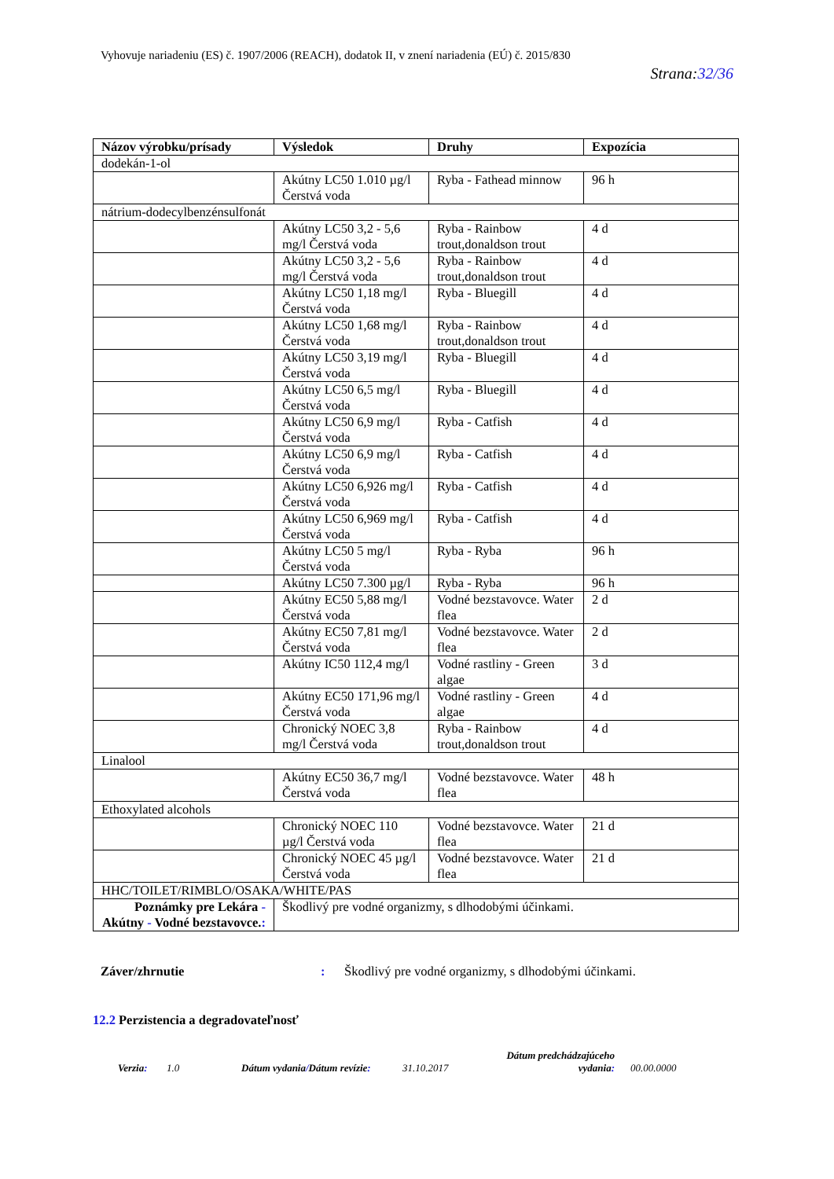Vyhovuje nariadeniu (ES) č. 1907/2006 (REACH), dodatok II, v znení nariadenia (EÚ) č. 2015/830
Strana:32/36
| Názov výrobku/prísady | Výsledok | Druhy | Expozícia |
| --- | --- | --- | --- |
| dodekán-1-ol | | | |
| | Akútny LC50 1.010 µg/l Čerstvá voda | Ryba - Fathead minnow | 96 h |
| nátrium-dodecylbenzénsulfonát | | | |
| | Akútny LC50 3,2 - 5,6 mg/l Čerstvá voda | Ryba - Rainbow trout,donaldson trout | 4 d |
| | Akútny LC50 3,2 - 5,6 mg/l Čerstvá voda | Ryba - Rainbow trout,donaldson trout | 4 d |
| | Akútny LC50 1,18 mg/l Čerstvá voda | Ryba - Bluegill | 4 d |
| | Akútny LC50 1,68 mg/l Čerstvá voda | Ryba - Rainbow trout,donaldson trout | 4 d |
| | Akútny LC50 3,19 mg/l Čerstvá voda | Ryba - Bluegill | 4 d |
| | Akútny LC50 6,5 mg/l Čerstvá voda | Ryba - Bluegill | 4 d |
| | Akútny LC50 6,9 mg/l Čerstvá voda | Ryba - Catfish | 4 d |
| | Akútny LC50 6,9 mg/l Čerstvá voda | Ryba - Catfish | 4 d |
| | Akútny LC50 6,926 mg/l Čerstvá voda | Ryba - Catfish | 4 d |
| | Akútny LC50 6,969 mg/l Čerstvá voda | Ryba - Catfish | 4 d |
| | Akútny LC50 5 mg/l Čerstvá voda | Ryba - Ryba | 96 h |
| | Akútny LC50 7.300 µg/l | Ryba - Ryba | 96 h |
| | Akútny EC50 5,88 mg/l Čerstvá voda | Vodné bezstavovce. Water flea | 2 d |
| | Akútny EC50 7,81 mg/l Čerstvá voda | Vodné bezstavovce. Water flea | 2 d |
| | Akútny IC50 112,4 mg/l | Vodné rastliny - Green algae | 3 d |
| | Akútny EC50 171,96 mg/l Čerstvá voda | Vodné rastliny - Green algae | 4 d |
| | Chronický NOEC 3,8 mg/l Čerstvá voda | Ryba - Rainbow trout,donaldson trout | 4 d |
| Linalool | | | |
| | Akútny EC50 36,7 mg/l Čerstvá voda | Vodné bezstavovce. Water flea | 48 h |
| Ethoxylated alcohols | | | |
| | Chronický NOEC 110 µg/l Čerstvá voda | Vodné bezstavovce. Water flea | 21 d |
| | Chronický NOEC 45 µg/l Čerstvá voda | Vodné bezstavovce. Water flea | 21 d |
| HHC/TOILET/RIMBLO/OSAKA/WHITE/PAS | | | |
| Poznámky pre Lekára - Akútny - Vodné bezstavovce. : | Škodlivý pre vodné organizmy, s dlhodobými účinkami. | | |
Záver/zhrnutie: Škodlivý pre vodné organizmy, s dlhodobými účinkami.
12.2 Perzistencia a degradovateľnosť
Verzia: 1.0 Dátum vydania/Dátum revízie: 31.10.2017 Dátum predchádzajúceho vydania: 00.00.0000